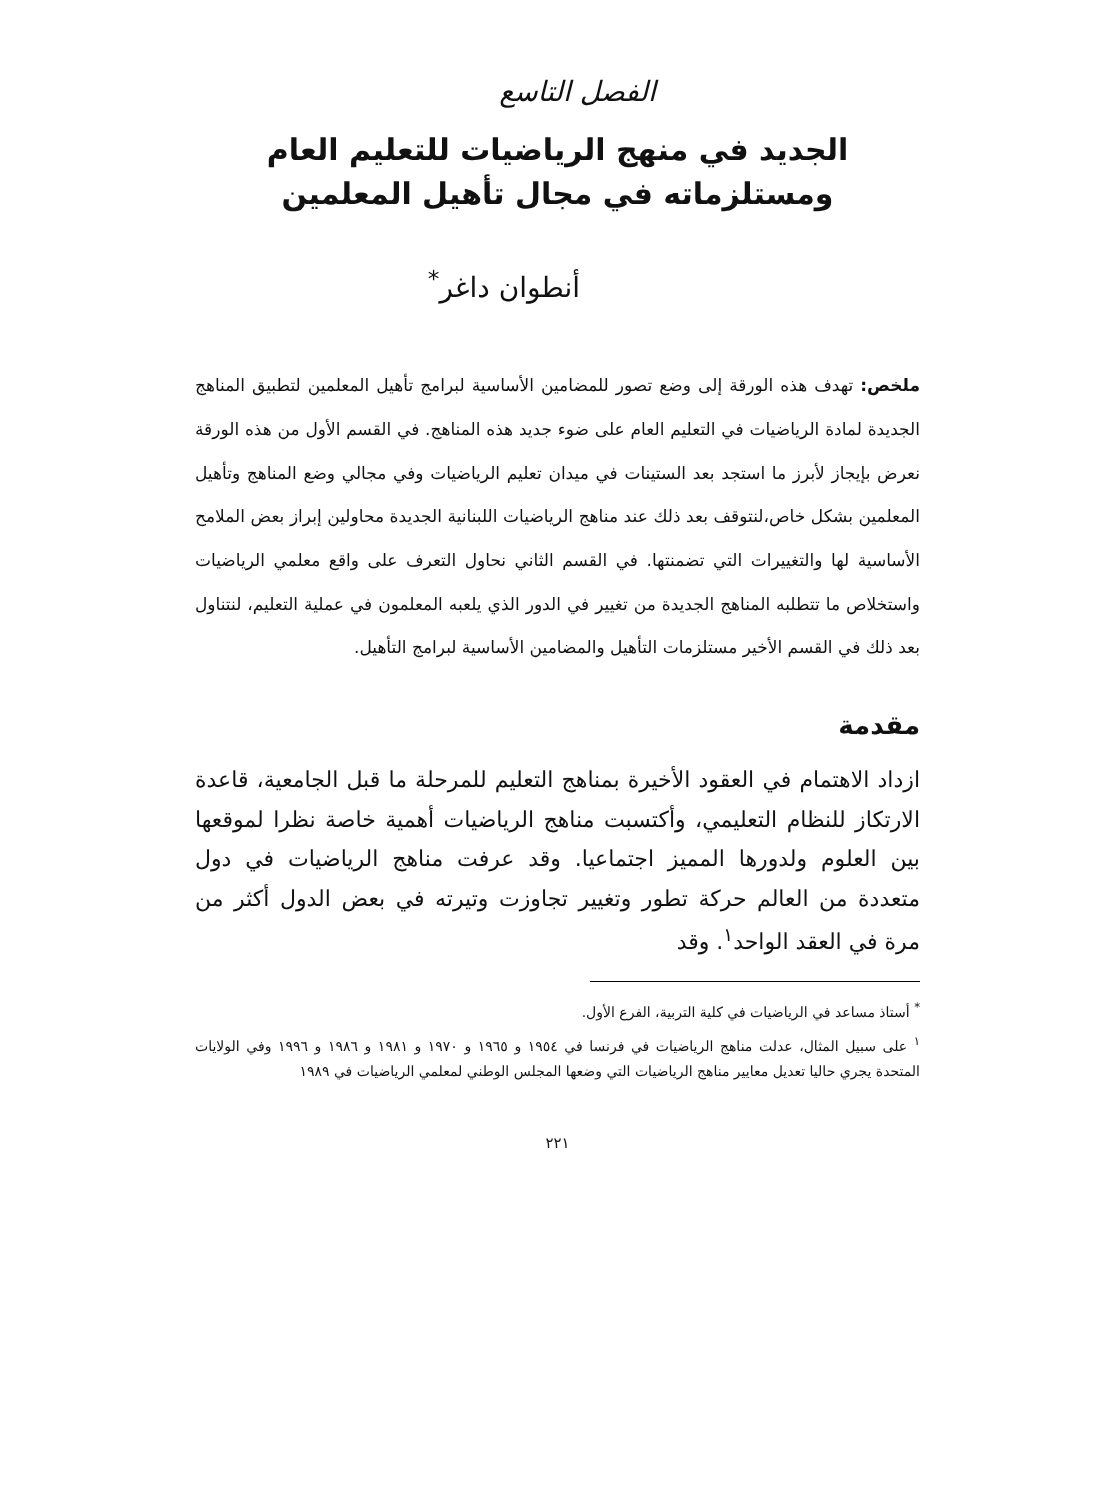الفصل التاسع
الجديد في منهج الرياضيات للتعليم العام
ومستلزماته في مجال تأهيل المعلمين
أنطوان داغر<sup>*</sup>
ملخص: تهدف هذه الورقة إلى وضع تصور للمضامين الأساسية لبرامج تأهيل المعلمين لتطبيق المناهج الجديدة لمادة الرياضيات في التعليم العام على ضوء جديد هذه المناهج. في القسم الأول من هذه الورقة نعرض بإيجاز لأبرز ما استجد بعد الستينات في ميدان تعليم الرياضيات وفي مجالي وضع المناهج وتأهيل المعلمين بشكل خاص،لنتوقف بعد ذلك عند مناهج الرياضيات اللبنانية الجديدة محاولين إبراز بعض الملامح الأساسية لها والتغييرات التي تضمنتها. في القسم الثاني نحاول التعرف على واقع معلمي الرياضيات واستخلاص ما تتطلبه المناهج الجديدة من تغيير في الدور الذي يلعبه المعلمون في عملية التعليم، لنتناول بعد ذلك في القسم الأخير مستلزمات التأهيل والمضامين الأساسية لبرامج التأهيل.
مقدمة
ازداد الاهتمام في العقود الأخيرة بمناهج التعليم للمرحلة ما قبل الجامعية، قاعدة الارتكاز للنظام التعليمي، وأكتسبت مناهج الرياضيات أهمية خاصة نظرا لموقعها بين العلوم ولدورها المميز اجتماعيا. وقد عرفت مناهج الرياضيات في دول متعددة من العالم حركة تطور وتغيير تجاوزت وتيرته في بعض الدول أكثر من مرة في العقد الواحد<sup>١</sup>. وقد
<sup>*</sup> أستاذ مساعد في الرياضيات في كلية التربية، الفرع الأول.
<sup>١</sup> على سبيل المثال، عدلت مناهج الرياضيات في فرنسا في ١٩٥٤ و ١٩٦٥ و ١٩٧٠ و ١٩٨١ و ١٩٨٦ و ١٩٩٦ وفي الولايات المتحدة يجري حاليا تعديل معايير مناهج الرياضيات التي وضعها المجلس الوطني لمعلمي الرياضيات في ١٩٨٩
٢٢١